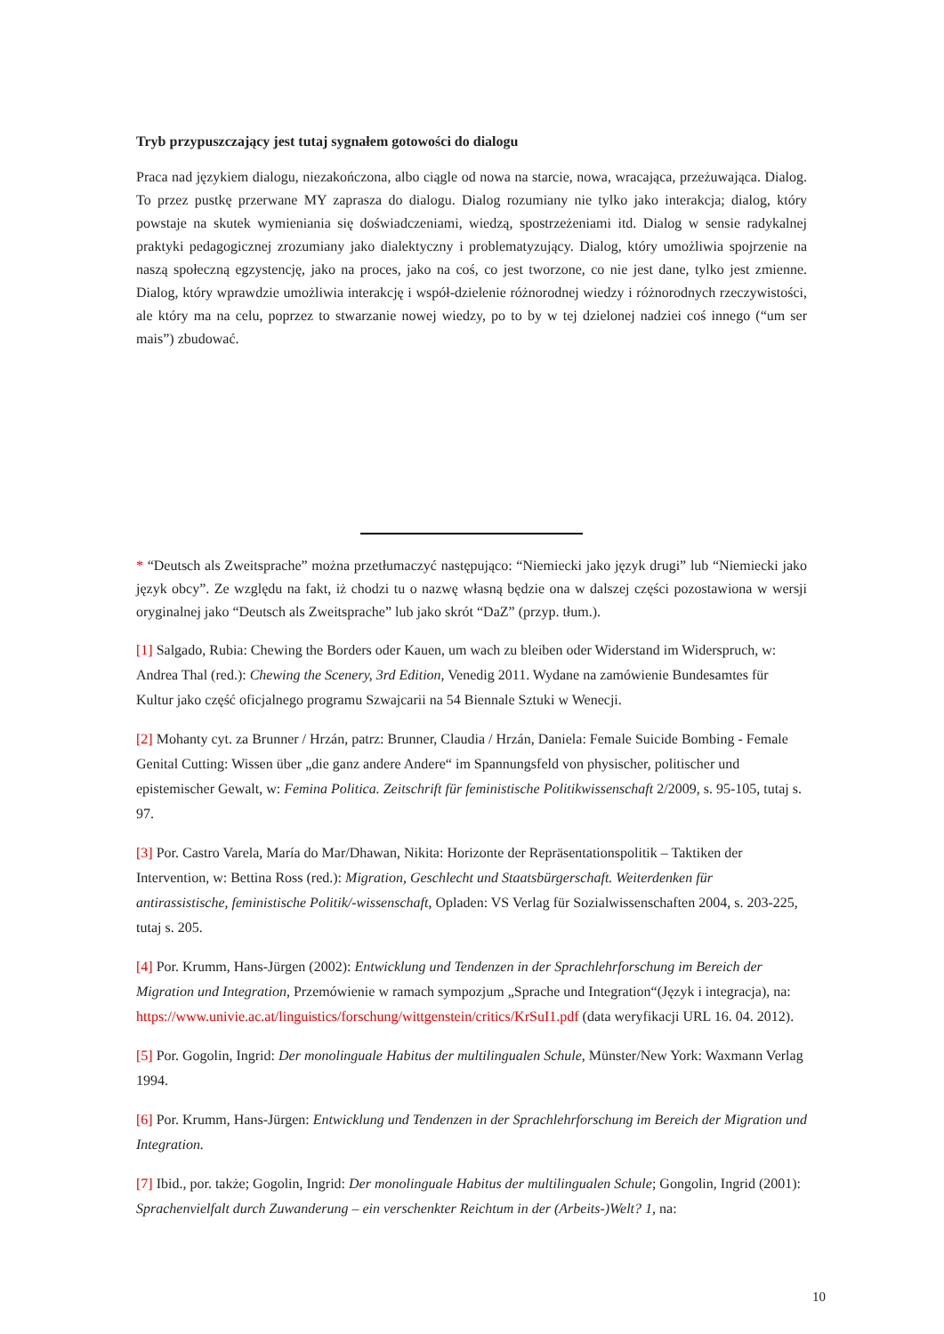Tryb przypuszczający jest tutaj sygnałem gotowości do dialogu
Praca nad językiem dialogu, niezakończona, albo ciągle od nowa na starcie, nowa, wracająca, przeżuwająca. Dialog. To przez pustkę przerwane MY zaprasza do dialogu. Dialog rozumiany nie tylko jako interakcja; dialog, który powstaje na skutek wymieniania się doświadczeniami, wiedzą, spostrzeżeniami itd. Dialog w sensie radykalnej praktyki pedagogicznej zrozumiany jako dialektyczny i problematyzujący. Dialog, który umożliwia spojrzenie na naszą społeczną egzystencję, jako na proces, jako na coś, co jest tworzone, co nie jest dane, tylko jest zmienne. Dialog, który wprawdzie umożliwia interakcję i współ-dzielenie różnorodnej wiedzy i różnorodnych rzeczywistości, ale który ma na celu, poprzez to stwarzanie nowej wiedzy, po to by w tej dzielonej nadziei coś innego (“um ser mais”) zbudować.
* “Deutsch als Zweitsprache” można przetłumaczyć następująco: “Niemiecki jako język drugi” lub “Niemiecki jako język obcy”. Ze względu na fakt, iż chodzi tu o nazwę własną będzie ona w dalszej części pozostawiona w wersji oryginalnej jako “Deutsch als Zweitsprache” lub jako skrót “DaZ” (przyp. tłum.).
[1] Salgado, Rubia: Chewing the Borders oder Kauen, um wach zu bleiben oder Widerstand im Widerspruch, w: Andrea Thal (red.): Chewing the Scenery, 3rd Edition, Venedig 2011. Wydane na zamówienie Bundesamtes für Kultur jako część oficjalnego programu Szwajcarii na 54 Biennale Sztuki w Wenecji.
[2] Mohanty cyt. za Brunner / Hrzán, patrz: Brunner, Claudia / Hrzán, Daniela: Female Suicide Bombing - Female Genital Cutting: Wissen über „die ganz andere Andere“ im Spannungsfeld von physischer, politischer und epistemischer Gewalt, w: Femina Politica. Zeitschrift für feministische Politikwissenschaft 2/2009, s. 95-105, tutaj s. 97.
[3] Por. Castro Varela, María do Mar/Dhawan, Nikita: Horizonte der Repräsentationspolitik – Taktiken der Intervention, w: Bettina Ross (red.): Migration, Geschlecht und Staatsbürgerschaft. Weiterdenken für antirassistische, feministische Politik/-wissenschaft, Opladen: VS Verlag für Sozialwissenschaften 2004, s. 203-225, tutaj s. 205.
[4] Por. Krumm, Hans-Jürgen (2002): Entwicklung und Tendenzen in der Sprachlehrforschung im Bereich der Migration und Integration, Przemówienie w ramach sympozjum „Sprache und Integration“(Język i integracja), na: https://www.univie.ac.at/linguistics/forschung/wittgenstein/critics/KrSuI1.pdf (data weryfikacji URL 16. 04. 2012).
[5] Por. Gogolin, Ingrid: Der monolinguale Habitus der multilingualen Schule, Münster/New York: Waxmann Verlag 1994.
[6] Por. Krumm, Hans-Jürgen: Entwicklung und Tendenzen in der Sprachlehrforschung im Bereich der Migration und Integration.
[7] Ibid., por. także; Gogolin, Ingrid: Der monolinguale Habitus der multilingualen Schule; Gongolin, Ingrid (2001): Sprachenvielfalt durch Zuwanderung – ein verschenkter Reichtum in der (Arbeits-)Welt? 1, na:
10